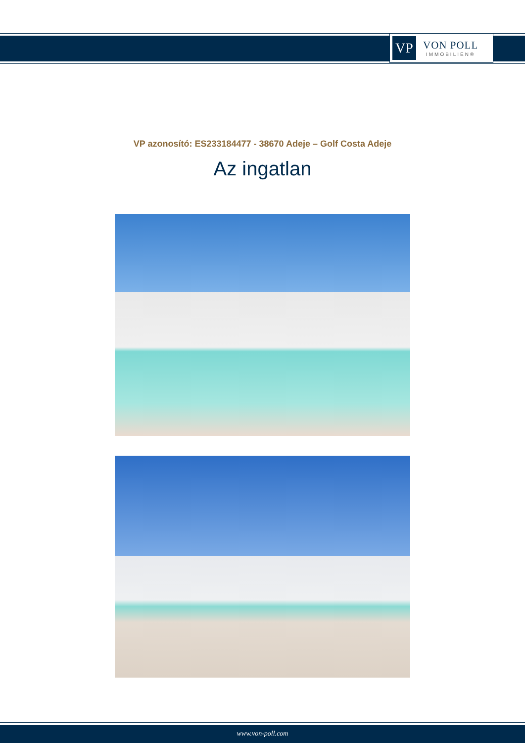VP
VON POLL
IMMOBILIEN®
VP azonosító: ES233184477 - 38670 Adeje – Golf Costa Adeje
Az ingatlan
www.von-poll.com